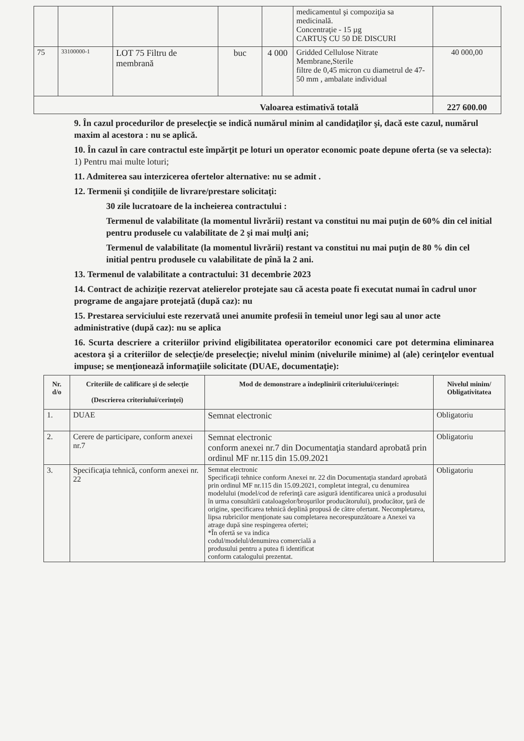| | | | | | medicamentul şi compoziţia sa medicinală. Concentraţie - 15 µg CARTUŞ CU 50 DE DISCURI | |
| 75 | 33100000-1 | LOT 75 Filtru de membrană | buc | 4 000 | Gridded Cellulose Nitrate Membrane,Sterile filtre de 0,45 micron cu diametrul de 47-50 mm , ambalate individual | 40 000,00 |
| Valoarea estimativă totală | | | | | | 227 600.00 |
9. În cazul procedurilor de preselecţie se indică numărul minim al candidaţilor şi, dacă este cazul, numărul maxim al acestora : nu se aplică.
10. În cazul în care contractul este împărţit pe loturi un operator economic poate depune oferta (se va selecta):
1) Pentru mai multe loturi;
11. Admiterea sau interzicerea ofertelor alternative: nu se admit .
12. Termenii şi condiţiile de livrare/prestare solicitaţi:
30 zile lucratoare de la incheierea contractului :
Termenul de valabilitate (la momentul livrării) restant va constitui nu mai puţin de 60% din cel initial pentru produsele cu valabilitate de 2 şi mai mulţi ani;
Termenul de valabilitate (la momentul livrării) restant va constitui nu mai puţin de 80 % din cel initial pentru produsele cu valabilitate de pînă la 2 ani.
13. Termenul de valabilitate a contractului: 31 decembrie 2023
14. Contract de achiziţie rezervat atelierelor protejate sau că acesta poate fi executat numai în cadrul unor programe de angajare protejată (după caz): nu
15. Prestarea serviciului este rezervată unei anumite profesii în temeiul unor legi sau al unor acte administrative (după caz): nu se aplica
16. Scurta descriere a criteriilor privind eligibilitatea operatorilor economici care pot determina eliminarea acestora şi a criteriilor de selecţie/de preselecţie; nivelul minim (nivelurile minime) al (ale) cerinţelor eventual impuse; se menţionează informaţiile solicitate (DUAE, documentaţie):
| Nr. d/o | Criteriile de calificare şi de selecţie (Descrierea criteriului/cerinţei) | Mod de demonstrare a îndeplinirii criteriului/cerinţei: | Nivelul minim/ Obligativitatea |
| --- | --- | --- | --- |
| 1. | DUAE | Semnat electronic | Obligatoriu |
| 2. | Cerere de participare, conform anexei nr.7 | Semnat electronic conform anexei nr.7 din Documentaţia standard aprobată prin ordinul MF nr.115 din 15.09.2021 | Obligatoriu |
| 3. | Specificaţia tehnică, conform anexei nr. 22 | Semnat electronic Specificaţii tehnice conform Anexei nr. 22 din Documentaţia standard aprobată prin ordinul MF nr.115 din 15.09.2021, completat integral, cu denumirea modelului (model/cod de referinţă care asigură identificarea unică a produsului în urma consultării cataloagelor/broşurilor producătorului), producător, ţară de origine, specificarea tehnică deplină propusă de către ofertant. Necompletarea, lipsa rubricilor menţionate sau completarea necorespunzătoare a Anexei va atrage după sine respingerea ofertei; *În ofertă se va indica codul/modelul/denumirea comercială a produsului pentru a putea fi identificat conform catalogului prezentat. | Obligatoriu |